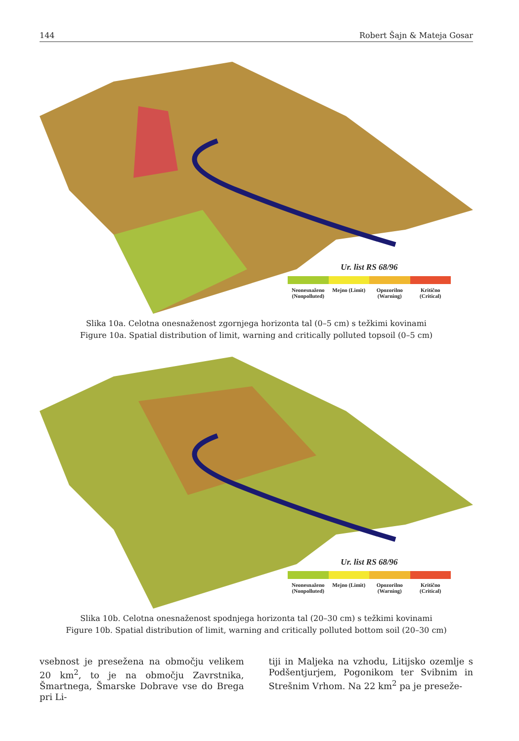144 Robert Šajn & Mateja Gosar
Ur. list RS 68/96
Neonesnaženo (Nonpolluted) Mejno (Limit) Opozorilno (Warning) Kritično (Critical)
Slika 10a. Celotna onesnaženost zgornjega horizonta tal (0–5 cm) s težkimi kovinami
Figure 10a. Spatial distribution of limit, warning and critically polluted topsoil (0–5 cm)
Ur. list RS 68/96
Neonesnaženo (Nonpolluted) Mejno (Limit) Opozorilno (Warning) Kritično (Critical)
Slika 10b. Celotna onesnaženost spodnjega horizonta tal (20–30 cm) s težkimi kovinami
Figure 10b. Spatial distribution of limit, warning and critically polluted bottom soil (20–30 cm)
vsebnost je presežena na območju velikem 20 km<sup>2</sup>, to je na območju Zavrstnika, Šmartnega, Šmarske Dobrave vse do Brega pri Li-
tiji in Maljeka na vzhodu, Litijsko ozemlje s Podšentjurjem, Pogonikom ter Svibnim in Strešnim Vrhom. Na 22 km<sup>2</sup> pa je preseže-